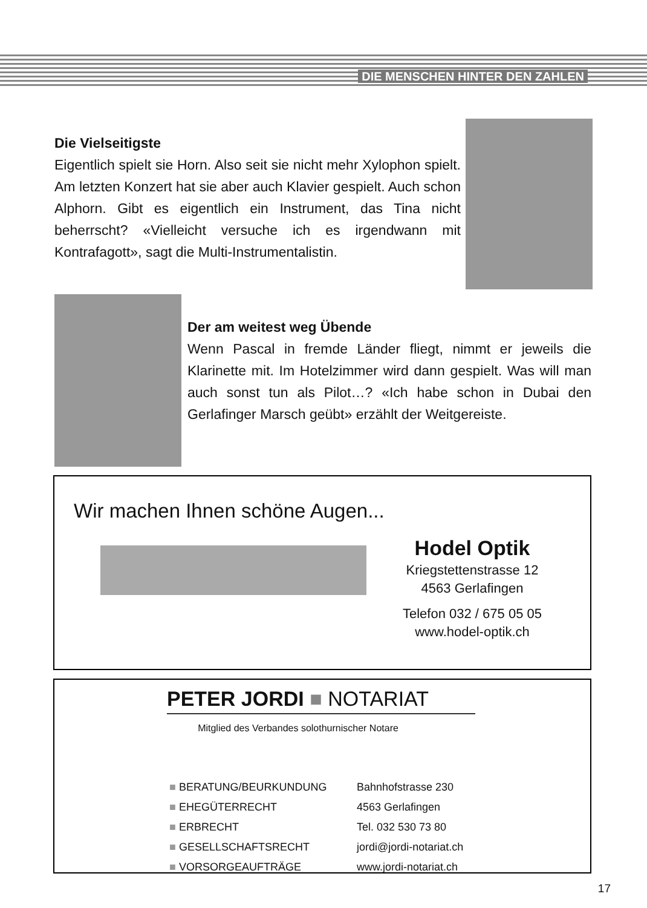DIE MENSCHEN HINTER DEN ZAHLEN
Die Vielseitigste
Eigentlich spielt sie Horn. Also seit sie nicht mehr Xylophon spielt. Am letzten Konzert hat sie aber auch Klavier gespielt. Auch schon Alphorn. Gibt es eigentlich ein Instrument, das Tina nicht beherrscht? «Vielleicht versuche ich es irgendwann mit Kontrafagott», sagt die Multi-Instrumentalistin.
Der am weitest weg Übende
Wenn Pascal in fremde Länder fliegt, nimmt er jeweils die Klarinette mit. Im Hotelzimmer wird dann gespielt. Was will man auch sonst tun als Pilot…? «Ich habe schon in Dubai den Gerlafinger Marsch geübt» erzählt der Weitgereiste.
Wir machen Ihnen schöne Augen...
Hodel Optik
Kriegstettenstrasse 12
4563 Gerlafingen
Telefon 032 / 675 05 05
www.hodel-optik.ch
PETER JORDI ■ NOTARIAT
Mitglied des Verbandes solothurnischer Notare
■ BERATUNG/BEURKUNDUNG
■ EHEGÜTERRECHT
■ ERBRECHT
■ GESELLSCHAFTSRECHT
■ VORSORGEAUFTRÄGE
Bahnhofstrasse 230
4563 Gerlafingen
Tel. 032 530 73 80
jordi@jordi-notariat.ch
www.jordi-notariat.ch
17